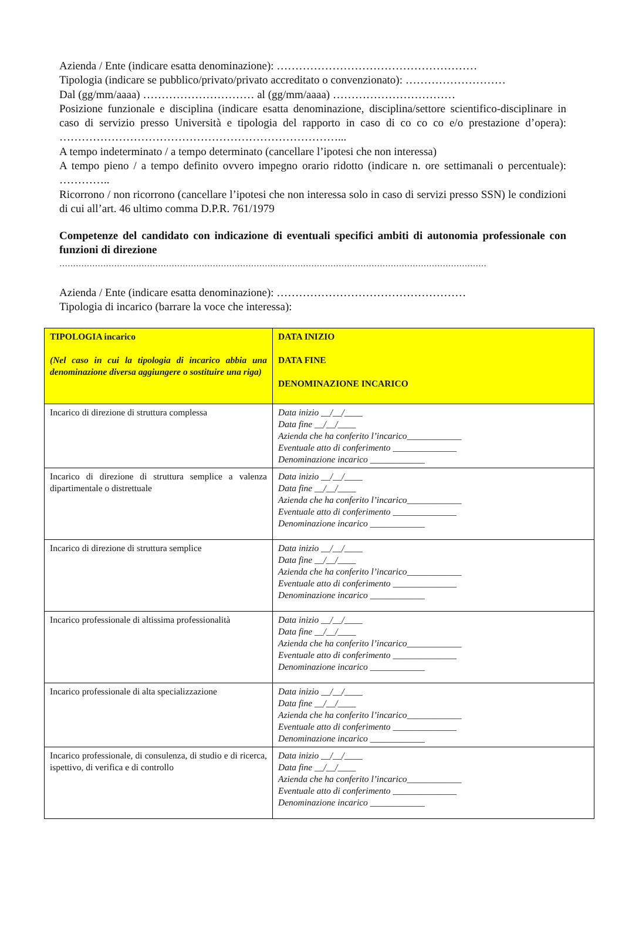Azienda / Ente (indicare esatta denominazione): ………………………………………………
Tipologia (indicare se pubblico/privato/privato accreditato o convenzionato): ………………………
Dal (gg/mm/aaaa) ………………………… al (gg/mm/aaaa) ……………………………
Posizione funzionale e disciplina (indicare esatta denominazione, disciplina/settore scientifico-disciplinare in caso di servizio presso Università e tipologia del rapporto in caso di co co co e/o prestazione d’opera): …………………………………………………………………...
A tempo indeterminato / a tempo determinato (cancellare l’ipotesi che non interessa)
A tempo pieno / a tempo definito ovvero impegno orario ridotto (indicare n. ore settimanali o percentuale): …………..
Ricorrono / non ricorrono (cancellare l’ipotesi che non interessa solo in caso di servizi presso SSN) le condizioni di cui all’art. 46 ultimo comma D.P.R. 761/1979
Competenze del candidato con indicazione di eventuali specifici ambiti di autonomia professionale con funzioni di direzione
…………………………………………………………………………………………………………………………………………
Azienda / Ente (indicare esatta denominazione): ……………………………………………
Tipologia di incarico (barrare la voce che interessa):
| TIPOLOGIA incarico (Nel caso in cui la tipologia di incarico abbia una denominazione diversa aggiungere o sostituire una riga) | DATA INIZIO DATA FINE DENOMINAZIONE INCARICO |
| Incarico di direzione di struttura complessa | Data inizio __/__/____ Data fine __/__/____ Azienda che ha conferito l’incarico____________ Eventuale atto di conferimento ______________ Denominazione incarico ____________ |
| Incarico di direzione di struttura semplice a valenza dipartimentale o distrettuale | Data inizio __/__/____ Data fine __/__/____ Azienda che ha conferito l’incarico____________ Eventuale atto di conferimento ______________ Denominazione incarico ____________ |
| Incarico di direzione di struttura semplice | Data inizio __/__/____ Data fine __/__/____ Azienda che ha conferito l’incarico____________ Eventuale atto di conferimento ______________ Denominazione incarico ____________ |
| Incarico professionale di altissima professionalità | Data inizio __/__/____ Data fine __/__/____ Azienda che ha conferito l’incarico____________ Eventuale atto di conferimento ______________ Denominazione incarico ____________ |
| Incarico professionale di alta specializzazione | Data inizio __/__/____ Data fine __/__/____ Azienda che ha conferito l’incarico____________ Eventuale atto di conferimento ______________ Denominazione incarico ____________ |
| Incarico professionale, di consulenza, di studio e di ricerca, ispettivo, di verifica e di controllo | Data inizio __/__/____ Data fine __/__/____ Azienda che ha conferito l’incarico____________ Eventuale atto di conferimento ______________ Denominazione incarico ____________ |